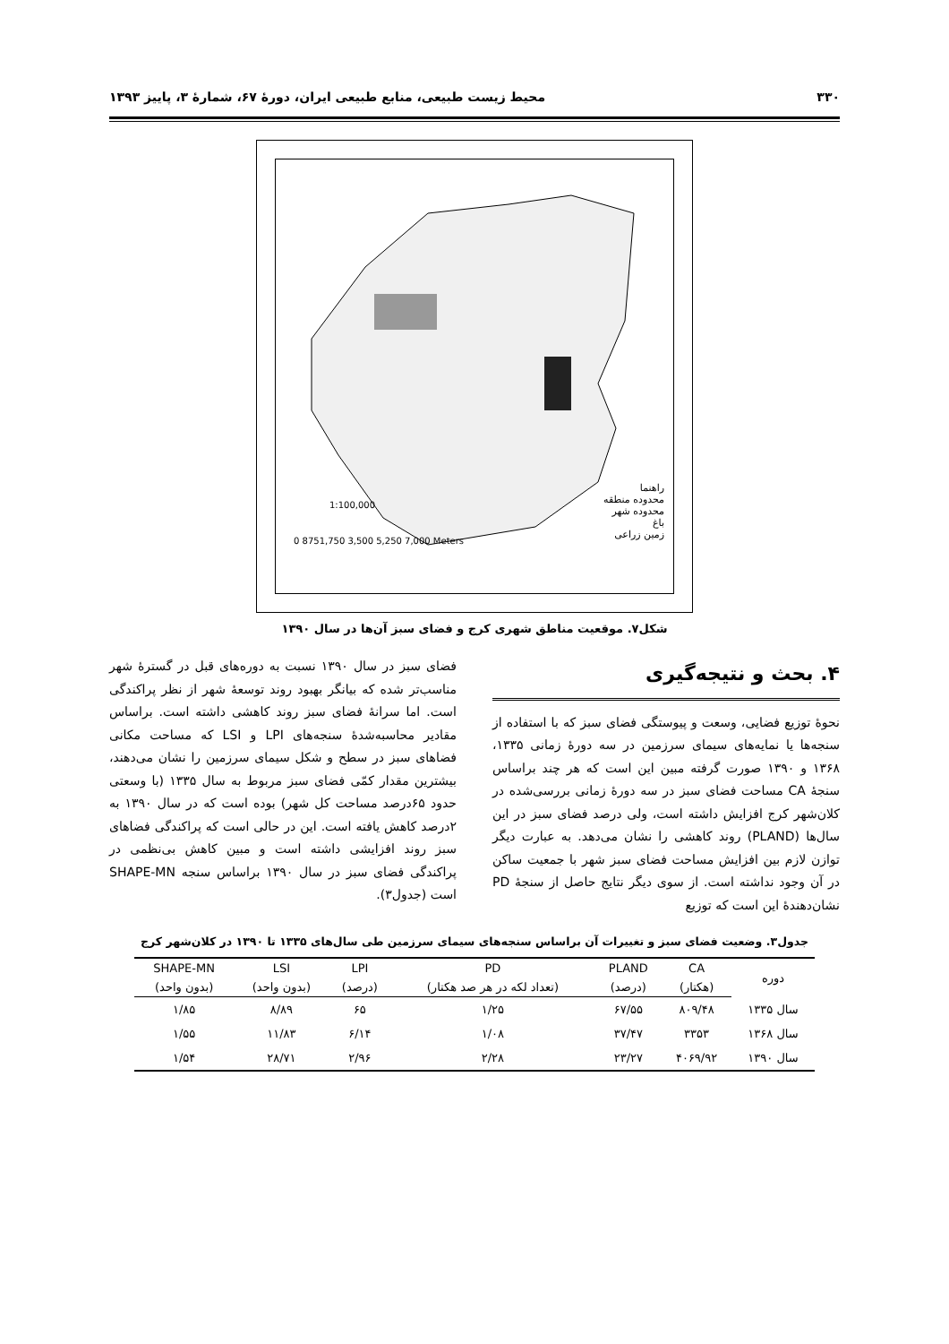۳۳۰ محیط زیست طبیعی، منابع طبیعی ایران، دورهٔ ۶۷، شمارهٔ ۳، پاییز ۱۳۹۳
1:100,000
0 8751,750 3,500 5,250 7,000 Meters
راهنما
محدوده منطقه
محدوده شهر
باغ
زمین زراعی
شکل۷. موقعیت مناطق شهری کرج و فضای سبز آن‌ها در سال ۱۳۹۰
۴. بحث و نتیجه‌گیری
نحوهٔ توزیع فضایی، وسعت و پیوستگی فضای سبز که با استفاده از سنجه‌ها یا نمایه‌های سیمای سرزمین در سه دورهٔ زمانی ۱۳۳۵، ۱۳۶۸ و ۱۳۹۰ صورت گرفته مبین این است که هر چند براساس سنجهٔ CA مساحت فضای سبز در سه دورهٔ زمانی بررسی‌شده در کلان‌شهر کرج افزایش داشته است، ولی درصد فضای سبز در این سال‌ها (PLAND) روند کاهشی را نشان می‌دهد. به عبارت دیگر توازن لازم بین افزایش مساحت فضای سبز شهر با جمعیت ساکن در آن وجود نداشته است. از سوی دیگر نتایج حاصل از سنجهٔ PD نشان‌دهندهٔ این است که توزیع
فضای سبز در سال ۱۳۹۰ نسبت به دوره‌های قبل در گسترهٔ شهر مناسب‌تر شده که بیانگر بهبود روند توسعهٔ شهر از نظر پراکندگی است. اما سرانهٔ فضای سبز روند کاهشی داشته است. براساس مقادیر محاسبه‌شدهٔ سنجه‌های LPI و LSI که مساحت مکانی فضاهای سبز در سطح و شکل سیمای سرزمین را نشان می‌دهند، بیشترین مقدار کمّی فضای سبز مربوط به سال ۱۳۳۵ (با وسعتی حدود ۶۵درصد مساحت کل شهر) بوده است که در سال ۱۳۹۰ به ۲درصد کاهش یافته است. این در حالی است که پراکندگی فضاهای سبز روند افزایشی داشته است و مبین کاهش بی‌نظمی در پراکندگی فضای سبز در سال ۱۳۹۰ براساس سنجه SHAPE-MN است (جدول۳).
جدول۳. وضعیت فضای سبز و تغییرات آن براساس سنجه‌های سیمای سرزمین طی سال‌های ۱۳۳۵ تا ۱۳۹۰ در کلان‌شهر کرج
| دوره | CA | PLAND | PD | LPI | LSI | SHAPE-MN |
| --- | --- | --- | --- | --- | --- | --- |
| | (هکتار) | (درصد) | (تعداد لکه در هر صد هکتار) | (درصد) | (بدون واحد) | (بدون واحد) |
| سال ۱۳۳۵ | ۸۰۹/۴۸ | ۶۷/۵۵ | ۱/۲۵ | ۶۵ | ۸/۸۹ | ۱/۸۵ |
| سال ۱۳۶۸ | ۳۳۵۳ | ۳۷/۴۷ | ۱/۰۸ | ۶/۱۴ | ۱۱/۸۳ | ۱/۵۵ |
| سال ۱۳۹۰ | ۴۰۶۹/۹۲ | ۲۳/۲۷ | ۲/۲۸ | ۲/۹۶ | ۲۸/۷۱ | ۱/۵۴ |